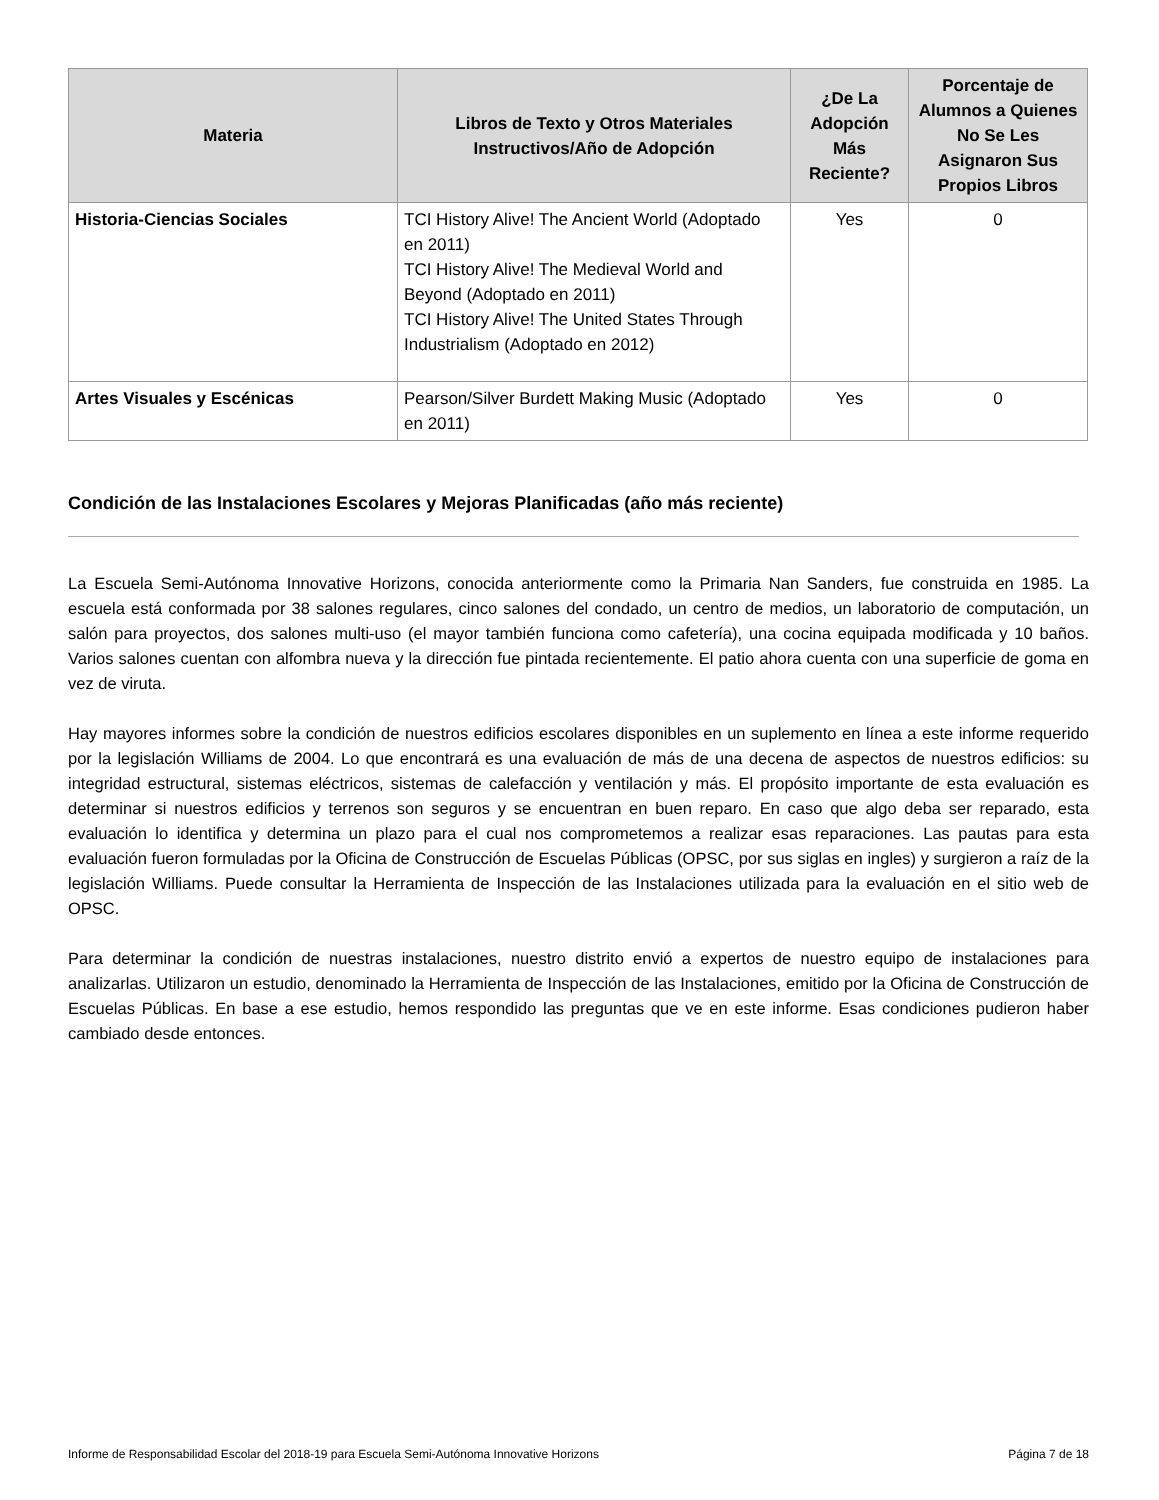| Materia | Libros de Texto y Otros Materiales Instructivos/Año de Adopción | ¿De La Adopción Más Reciente? | Porcentaje de Alumnos a Quienes No Se Les Asignaron Sus Propios Libros |
| --- | --- | --- | --- |
| Historia-Ciencias Sociales | TCI History Alive! The Ancient World (Adoptado en 2011) TCI History Alive! The Medieval World and Beyond (Adoptado en 2011) TCI History Alive! The United States Through Industrialism (Adoptado en 2012) | Yes | 0 |
| Artes Visuales y Escénicas | Pearson/Silver Burdett Making Music (Adoptado en 2011) | Yes | 0 |
Condición de las Instalaciones Escolares y Mejoras Planificadas (año más reciente)
La Escuela Semi-Autónoma Innovative Horizons, conocida anteriormente como la Primaria Nan Sanders, fue construida en 1985. La escuela está conformada por 38 salones regulares, cinco salones del condado, un centro de medios, un laboratorio de computación, un salón para proyectos, dos salones multi-uso (el mayor también funciona como cafetería), una cocina equipada modificada y 10 baños. Varios salones cuentan con alfombra nueva y la dirección fue pintada recientemente. El patio ahora cuenta con una superficie de goma en vez de viruta.
Hay mayores informes sobre la condición de nuestros edificios escolares disponibles en un suplemento en línea a este informe requerido por la legislación Williams de 2004. Lo que encontrará es una evaluación de más de una decena de aspectos de nuestros edificios: su integridad estructural, sistemas eléctricos, sistemas de calefacción y ventilación y más. El propósito importante de esta evaluación es determinar si nuestros edificios y terrenos son seguros y se encuentran en buen reparo. En caso que algo deba ser reparado, esta evaluación lo identifica y determina un plazo para el cual nos comprometemos a realizar esas reparaciones. Las pautas para esta evaluación fueron formuladas por la Oficina de Construcción de Escuelas Públicas (OPSC, por sus siglas en ingles) y surgieron a raíz de la legislación Williams. Puede consultar la Herramienta de Inspección de las Instalaciones utilizada para la evaluación en el sitio web de OPSC.
Para determinar la condición de nuestras instalaciones, nuestro distrito envió a expertos de nuestro equipo de instalaciones para analizarlas. Utilizaron un estudio, denominado la Herramienta de Inspección de las Instalaciones, emitido por la Oficina de Construcción de Escuelas Públicas. En base a ese estudio, hemos respondido las preguntas que ve en este informe. Esas condiciones pudieron haber cambiado desde entonces.
Informe de Responsabilidad Escolar del 2018-19 para Escuela Semi-Autónoma Innovative Horizons Página 7 de 18